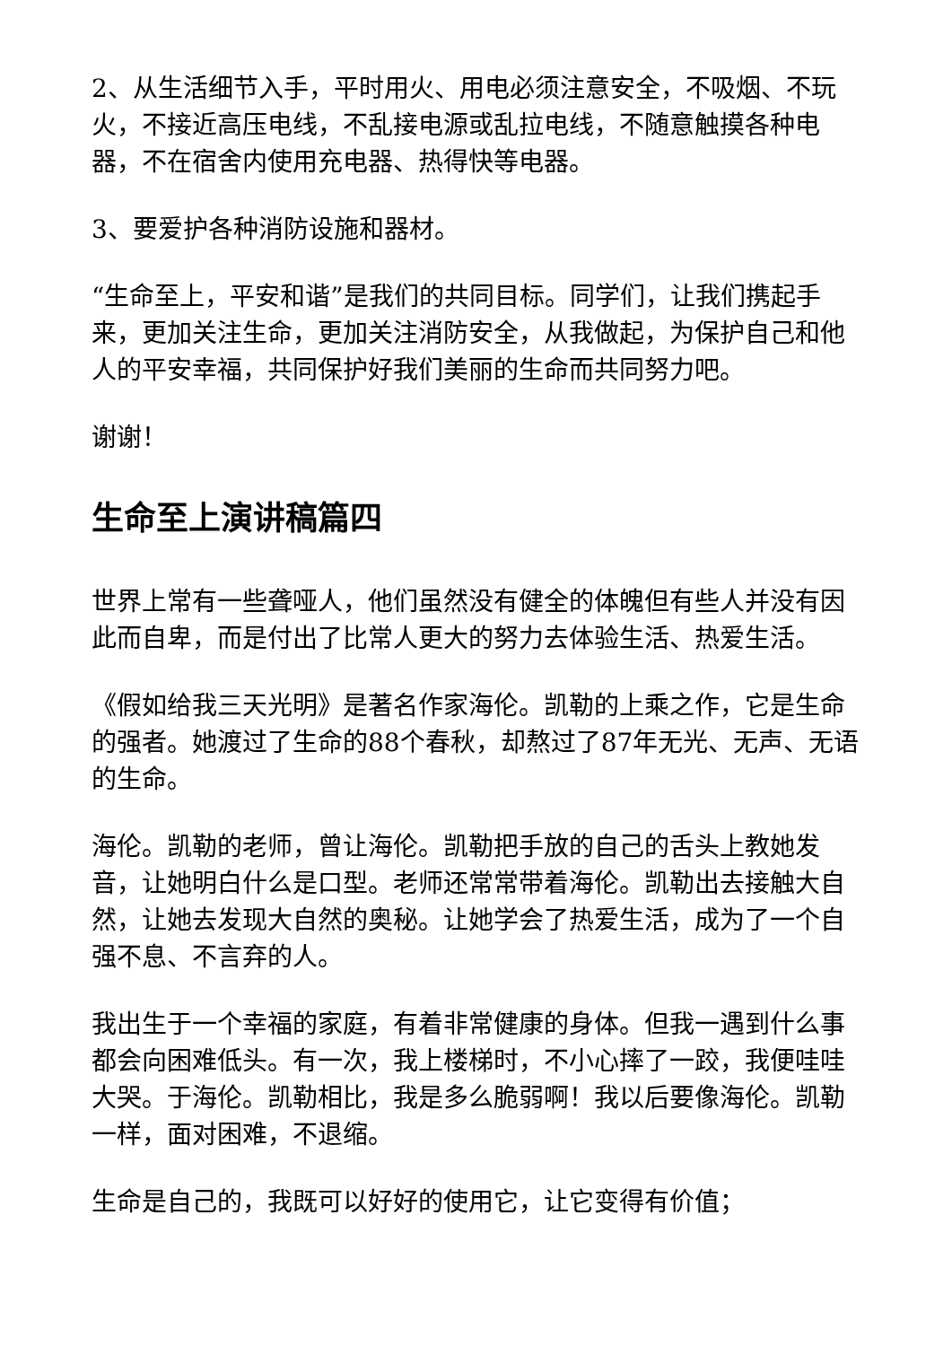2、从生活细节入手，平时用火、用电必须注意安全，不吸烟、不玩火，不接近高压电线，不乱接电源或乱拉电线，不随意触摸各种电器，不在宿舍内使用充电器、热得快等电器。
3、要爱护各种消防设施和器材。
“生命至上，平安和谐”是我们的共同目标。同学们，让我们携起手来，更加关注生命，更加关注消防安全，从我做起，为保护自己和他人的平安幸福，共同保护好我们美丽的生命而共同努力吧。
谢谢！
生命至上演讲稿篇四
世界上常有一些聋哑人，他们虽然没有健全的体魄但有些人并没有因此而自卑，而是付出了比常人更大的努力去体验生活、热爱生活。
《假如给我三天光明》是著名作家海伦。凯勒的上乘之作，它是生命的强者。她渡过了生命的88个春秋，却熬过了87年无光、无声、无语的生命。
海伦。凯勒的老师，曾让海伦。凯勒把手放的自己的舌头上教她发音，让她明白什么是口型。老师还常常带着海伦。凯勒出去接触大自然，让她去发现大自然的奥秘。让她学会了热爱生活，成为了一个自强不息、不言弃的人。
我出生于一个幸福的家庭，有着非常健康的身体。但我一遇到什么事都会向困难低头。有一次，我上楼梯时，不小心摔了一跤，我便哇哇大哭。于海伦。凯勒相比，我是多么脆弱啊！我以后要像海伦。凯勒一样，面对困难，不退缩。
生命是自己的，我既可以好好的使用它，让它变得有价值；